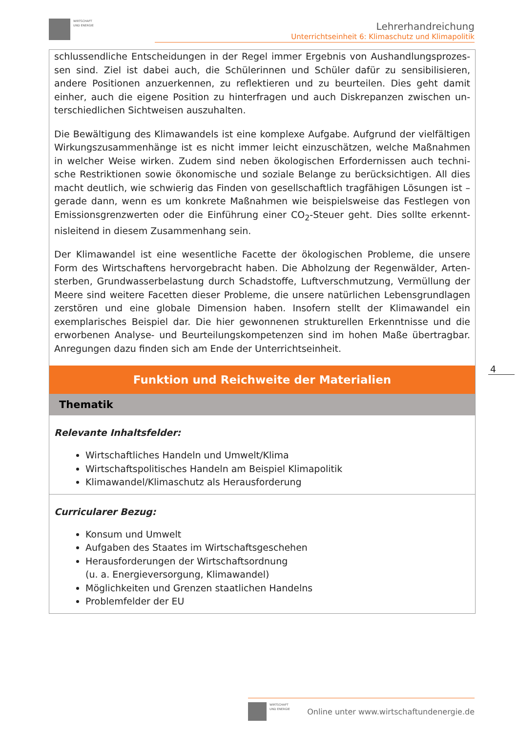WIRTSCHAFT
UND ENERGIE
Lehrerhandreichung
Unterrichtseinheit 6: Klimaschutz und Klimapolitik
schlussendliche Entscheidungen in der Regel immer Ergebnis von Aushandlungsprozes­sen sind. Ziel ist dabei auch, die Schülerinnen und Schüler dafür zu sensibilisieren, andere Positionen anzuerkennen, zu reflektieren und zu beurteilen. Dies geht damit einher, auch die eigene Position zu hinterfragen und auch Diskrepanzen zwischen un­terschiedlichen Sichtweisen auszuhalten.
Die Bewältigung des Klimawandels ist eine komplexe Aufgabe. Aufgrund der vielfältigen Wirkungszusammenhänge ist es nicht immer leicht einzuschätzen, welche Maßnahmen in welcher Weise wirken. Zudem sind neben ökologischen Erfordernissen auch techni­sche Restriktionen sowie ökonomische und soziale Belange zu berücksichtigen. All dies macht deutlich, wie schwierig das Finden von gesellschaftlich tragfähigen Lösungen ist – gerade dann, wenn es um konkrete Maßnahmen wie beispielsweise das Festlegen von Emissionsgrenzwerten oder die Einführung einer CO<sub>2</sub>-Steuer geht. Dies sollte erkennt­nisleitend in diesem Zusammenhang sein.
Der Klimawandel ist eine wesentliche Facette der ökologischen Probleme, die unsere Form des Wirtschaftens hervorgebracht haben. Die Abholzung der Regenwälder, Arten­sterben, Grundwasserbelastung durch Schadstoffe, Luftverschmutzung, Vermüllung der Meere sind weitere Facetten dieser Probleme, die unsere natürlichen Lebensgrund­lagen zerstören und eine globale Dimension haben. Insofern stellt der Klimawandel ein exemplarisches Beispiel dar. Die hier gewonnenen strukturellen Erkenntnisse und die erworbenen Analyse- und Beurteilungskompetenzen sind im hohen Maße übertragbar. Anregungen dazu finden sich am Ende der Unterrichtseinheit.
Funktion und Reichweite der Materialien
Thematik
Relevante Inhaltsfelder:
Wirtschaftliches Handeln und Umwelt/Klima
Wirtschaftspolitisches Handeln am Beispiel Klimapolitik
Klimawandel/Klimaschutz als Herausforderung
Curricularer Bezug:
Konsum und Umwelt
Aufgaben des Staates im Wirtschaftsgeschehen
Herausforderungen der Wirtschaftsordnung
(u. a. Energieversorgung, Klimawandel)
Möglichkeiten und Grenzen staatlichen Handelns
Problemfelder der EU
4
WIRTSCHAFT
UND ENERGIE Online unter www.wirtschaftundenergie.de